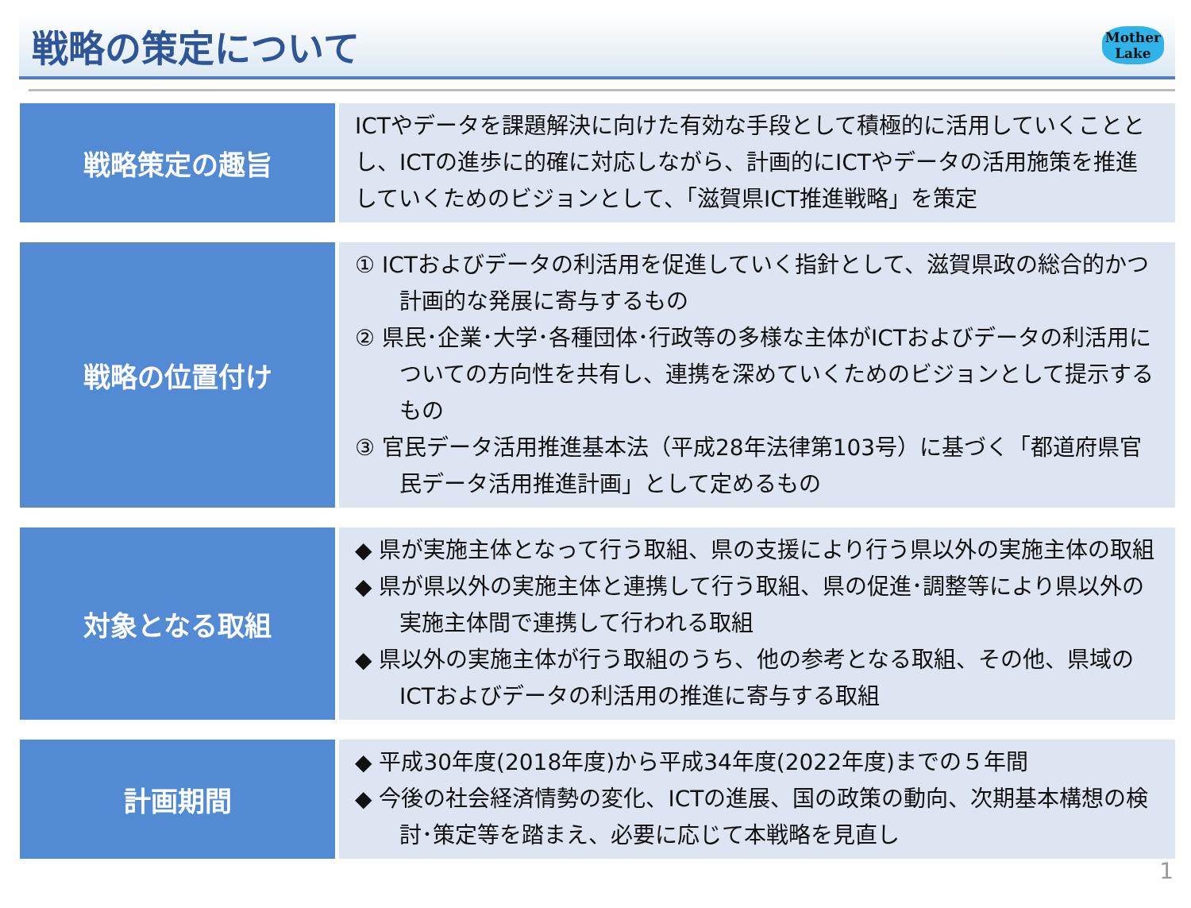戦略の策定について
Mother
Lake
| 戦略策定の趣旨 | ICTやデータを課題解決に向けた有効な手段として積極的に活用していくこととし、ICTの進歩に的確に対応しながら、計画的にICTやデータの活用施策を推進していくためのビジョンとして、「滋賀県ICT推進戦略」を策定 |
| 戦略の位置付け | ① ICTおよびデータの利活用を促進していく指針として、滋賀県政の総合的かつ計画的な発展に寄与するもの ② 県民･企業･大学･各種団体･行政等の多様な主体がICTおよびデータの利活用についての方向性を共有し、連携を深めていくためのビジョンとして提示するもの ③ 官民データ活用推進基本法（平成28年法律第103号）に基づく「都道府県官民データ活用推進計画」として定めるもの |
| 対象となる取組 | ◆ 県が実施主体となって行う取組、県の支援により行う県以外の実施主体の取組 ◆ 県が県以外の実施主体と連携して行う取組、県の促進･調整等により県以外の実施主体間で連携して行われる取組 ◆ 県以外の実施主体が行う取組のうち、他の参考となる取組、その他、県域のICTおよびデータの利活用の推進に寄与する取組 |
| 計画期間 | ◆ 平成30年度(2018年度)から平成34年度(2022年度)までの５年間 ◆ 今後の社会経済情勢の変化、ICTの進展、国の政策の動向、次期基本構想の検討･策定等を踏まえ、必要に応じて本戦略を見直し |
1